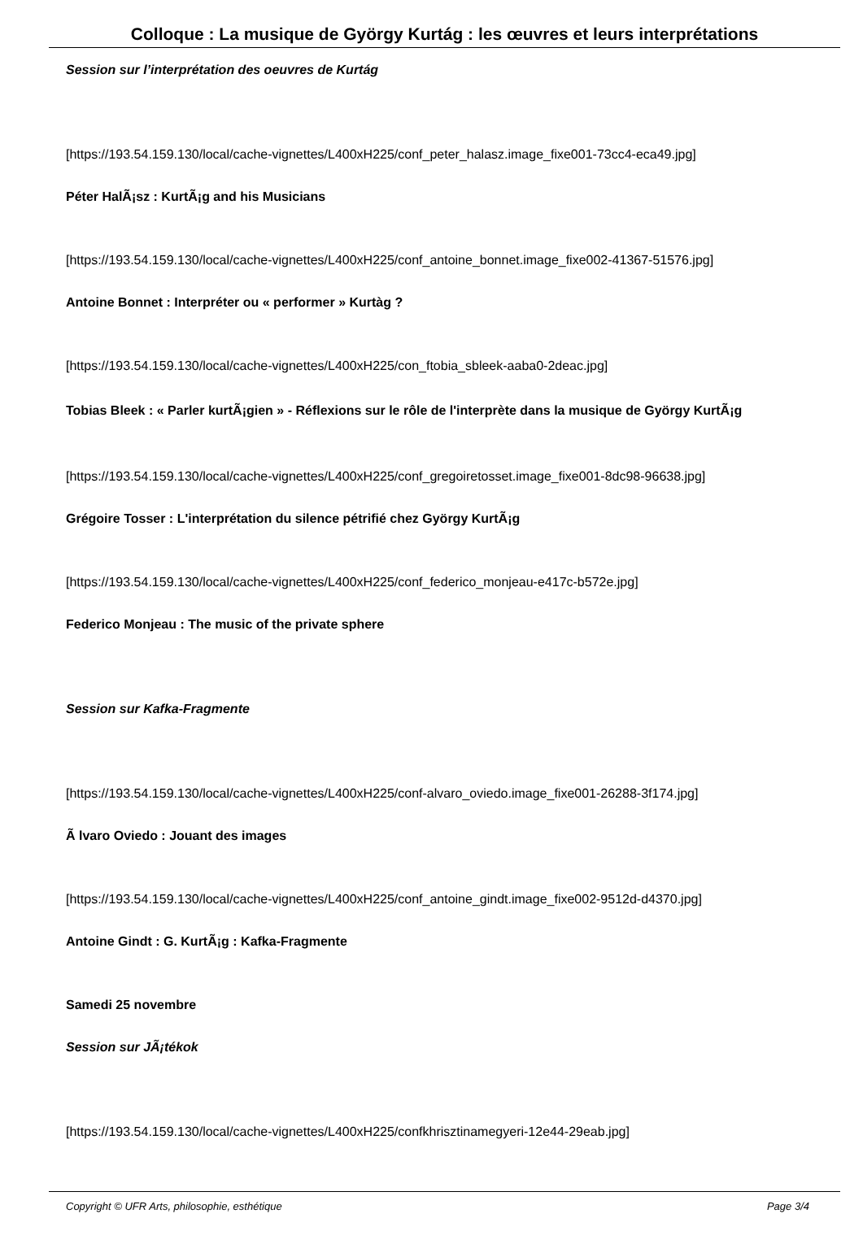Colloque : La musique de György Kurtág : les œuvres et leurs interprétations
Session sur l’interprétation des oeuvres de Kurtág
[https://193.54.159.130/local/cache-vignettes/L400xH225/conf_peter_halasz.image_fixe001-73cc4-eca49.jpg]
Péter HalÃ¡sz : KurtÃ¡g and his Musicians
[https://193.54.159.130/local/cache-vignettes/L400xH225/conf_antoine_bonnet.image_fixe002-41367-51576.jpg]
Antoine Bonnet : Interpréter ou « performer » Kurtàg ?
[https://193.54.159.130/local/cache-vignettes/L400xH225/con_ftobia_sbleek-aaba0-2deac.jpg]
Tobias Bleek : « Parler kurtÃ¡gien » - Réflexions sur le rôle de l'interprète dans la musique de György KurtÃ¡g
[https://193.54.159.130/local/cache-vignettes/L400xH225/conf_gregoiretosset.image_fixe001-8dc98-96638.jpg]
Grégoire Tosser : L'interprétation du silence pétrifié chez György KurtÃ¡g
[https://193.54.159.130/local/cache-vignettes/L400xH225/conf_federico_monjeau-e417c-b572e.jpg]
Federico Monjeau : The music of the private sphere
Session sur Kafka-Fragmente
[https://193.54.159.130/local/cache-vignettes/L400xH225/conf-alvaro_oviedo.image_fixe001-26288-3f174.jpg]
Ã lvaro Oviedo : Jouant des images
[https://193.54.159.130/local/cache-vignettes/L400xH225/conf_antoine_gindt.image_fixe002-9512d-d4370.jpg]
Antoine Gindt : G. KurtÃ¡g : Kafka-Fragmente
Samedi 25 novembre
Session sur JÃ¡tékok
[https://193.54.159.130/local/cache-vignettes/L400xH225/confkhrisztinamegyeri-12e44-29eab.jpg]
Copyright © UFR Arts, philosophie, esthétique Page 3/4